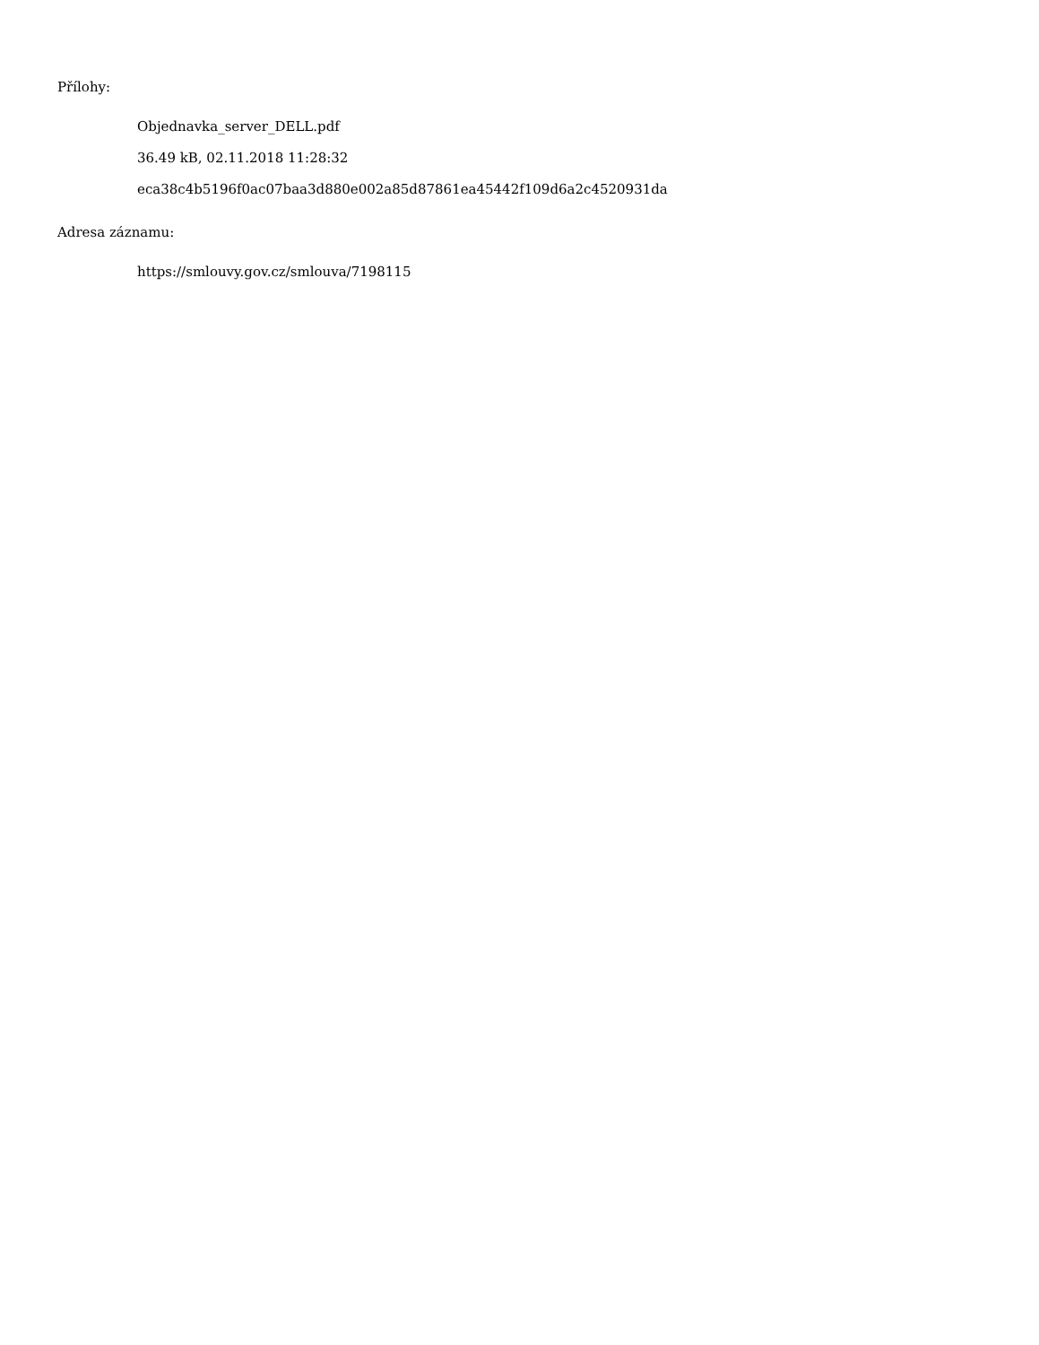Přílohy:
Objednavka_server_DELL.pdf
36.49 kB, 02.11.2018 11:28:32
eca38c4b5196f0ac07baa3d880e002a85d87861ea45442f109d6a2c4520931da
Adresa záznamu:
https://smlouvy.gov.cz/smlouva/7198115